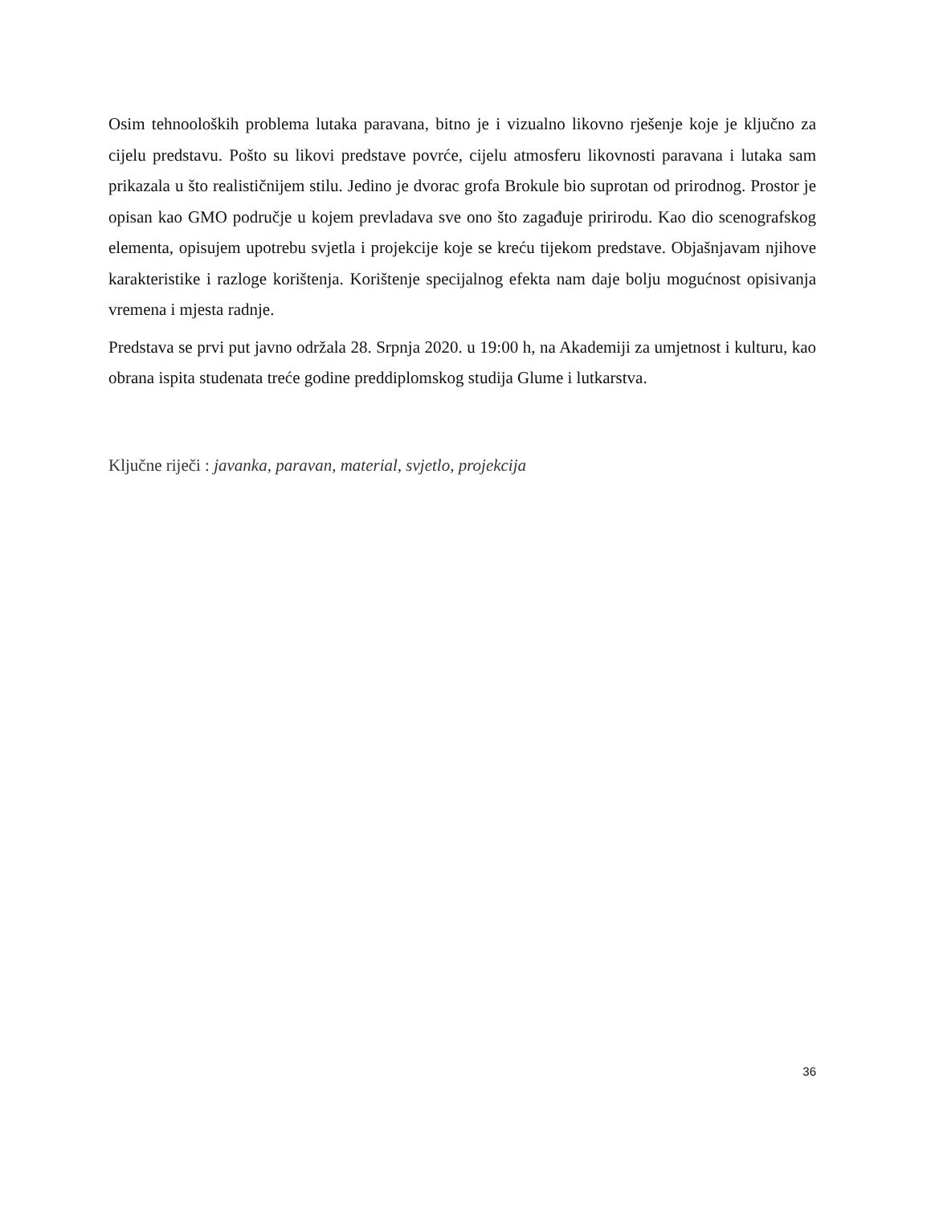Osim tehnooloških problema lutaka paravana, bitno je i vizualno likovno rješenje koje je ključno za cijelu predstavu. Pošto su likovi predstave povrće, cijelu atmosferu likovnosti paravana i lutaka sam prikazala u što realističnijem stilu. Jedino je dvorac grofa Brokule bio suprotan od prirodnog. Prostor je opisan kao GMO područje u kojem prevladava sve ono što zagađuje pririrodu. Kao dio scenografskog elementa, opisujem upotrebu svjetla i projekcije koje se kreću tijekom predstave. Objašnjavam njihove karakteristike i razloge korištenja. Korištenje specijalnog efekta nam daje bolju mogućnost opisivanja vremena i mjesta radnje.
Predstava se prvi put javno održala 28. Srpnja 2020. u 19:00 h, na Akademiji za umjetnost i kulturu, kao obrana ispita studenata treće godine preddiplomskog studija Glume i lutkarstva.
Ključne riječi : javanka, paravan, material, svjetlo, projekcija
36